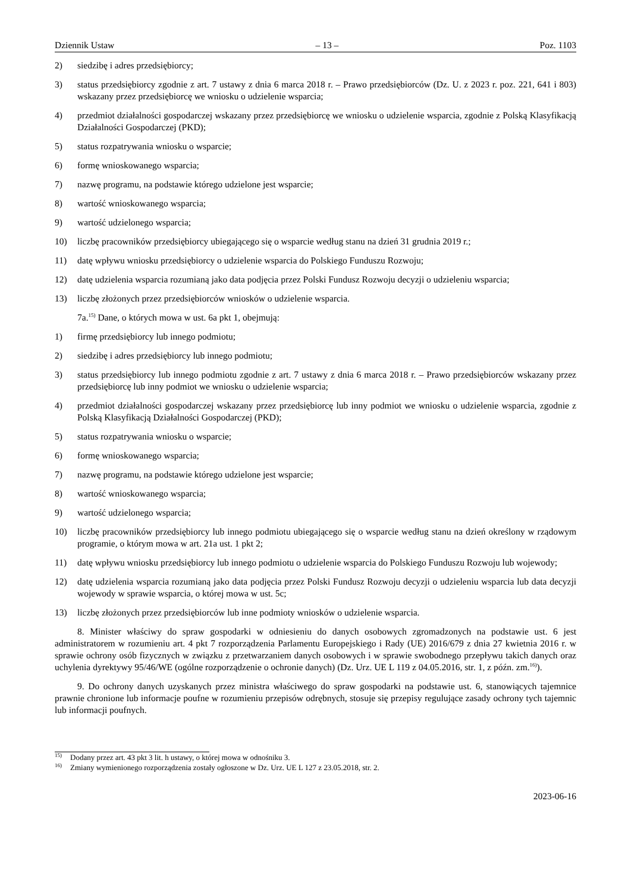Dziennik Ustaw – 13 – Poz. 1103
2) siedzibę i adres przedsiębiorcy;
3) status przedsiębiorcy zgodnie z art. 7 ustawy z dnia 6 marca 2018 r. – Prawo przedsiębiorców (Dz. U. z 2023 r. poz. 221, 641 i 803) wskazany przez przedsiębiorcę we wniosku o udzielenie wsparcia;
4) przedmiot działalności gospodarczej wskazany przez przedsiębiorcę we wniosku o udzielenie wsparcia, zgodnie z Polską Klasyfikacją Działalności Gospodarczej (PKD);
5) status rozpatrywania wniosku o wsparcie;
6) formę wnioskowanego wsparcia;
7) nazwę programu, na podstawie którego udzielone jest wsparcie;
8) wartość wnioskowanego wsparcia;
9) wartość udzielonego wsparcia;
10) liczbę pracowników przedsiębiorcy ubiegającego się o wsparcie według stanu na dzień 31 grudnia 2019 r.;
11) datę wpływu wniosku przedsiębiorcy o udzielenie wsparcia do Polskiego Funduszu Rozwoju;
12) datę udzielenia wsparcia rozumianą jako data podjęcia przez Polski Fundusz Rozwoju decyzji o udzieleniu wsparcia;
13) liczbę złożonych przez przedsiębiorców wniosków o udzielenie wsparcia.
7a.<sup>15)</sup> Dane, o których mowa w ust. 6a pkt 1, obejmują:
1) firmę przedsiębiorcy lub innego podmiotu;
2) siedzibę i adres przedsiębiorcy lub innego podmiotu;
3) status przedsiębiorcy lub innego podmiotu zgodnie z art. 7 ustawy z dnia 6 marca 2018 r. – Prawo przedsiębiorców wskazany przez przedsiębiorcę lub inny podmiot we wniosku o udzielenie wsparcia;
4) przedmiot działalności gospodarczej wskazany przez przedsiębiorcę lub inny podmiot we wniosku o udzielenie wsparcia, zgodnie z Polską Klasyfikacją Działalności Gospodarczej (PKD);
5) status rozpatrywania wniosku o wsparcie;
6) formę wnioskowanego wsparcia;
7) nazwę programu, na podstawie którego udzielone jest wsparcie;
8) wartość wnioskowanego wsparcia;
9) wartość udzielonego wsparcia;
10) liczbę pracowników przedsiębiorcy lub innego podmiotu ubiegającego się o wsparcie według stanu na dzień określony w rządowym programie, o którym mowa w art. 21a ust. 1 pkt 2;
11) datę wpływu wniosku przedsiębiorcy lub innego podmiotu o udzielenie wsparcia do Polskiego Funduszu Rozwoju lub wojewody;
12) datę udzielenia wsparcia rozumianą jako data podjęcia przez Polski Fundusz Rozwoju decyzji o udzieleniu wsparcia lub data decyzji wojewody w sprawie wsparcia, o której mowa w ust. 5c;
13) liczbę złożonych przez przedsiębiorców lub inne podmioty wniosków o udzielenie wsparcia.
8. Minister właściwy do spraw gospodarki w odniesieniu do danych osobowych zgromadzonych na podstawie ust. 6 jest administratorem w rozumieniu art. 4 pkt 7 rozporządzenia Parlamentu Europejskiego i Rady (UE) 2016/679 z dnia 27 kwietnia 2016 r. w sprawie ochrony osób fizycznych w związku z przetwarzaniem danych osobowych i w sprawie swobodnego przepływu takich danych oraz uchylenia dyrektywy 95/46/WE (ogólne rozporządzenie o ochronie danych) (Dz. Urz. UE L 119 z 04.05.2016, str. 1, z późn. zm.<sup>16)</sup>).
9. Do ochrony danych uzyskanych przez ministra właściwego do spraw gospodarki na podstawie ust. 6, stanowiących tajemnice prawnie chronione lub informacje poufne w rozumieniu przepisów odrębnych, stosuje się przepisy regulujące zasady ochrony tych tajemnic lub informacji poufnych.
<sup>15)</sup> Dodany przez art. 43 pkt 3 lit. h ustawy, o której mowa w odnośniku 3.
<sup>16)</sup> Zmiany wymienionego rozporządzenia zostały ogłoszone w Dz. Urz. UE L 127 z 23.05.2018, str. 2.
2023-06-16